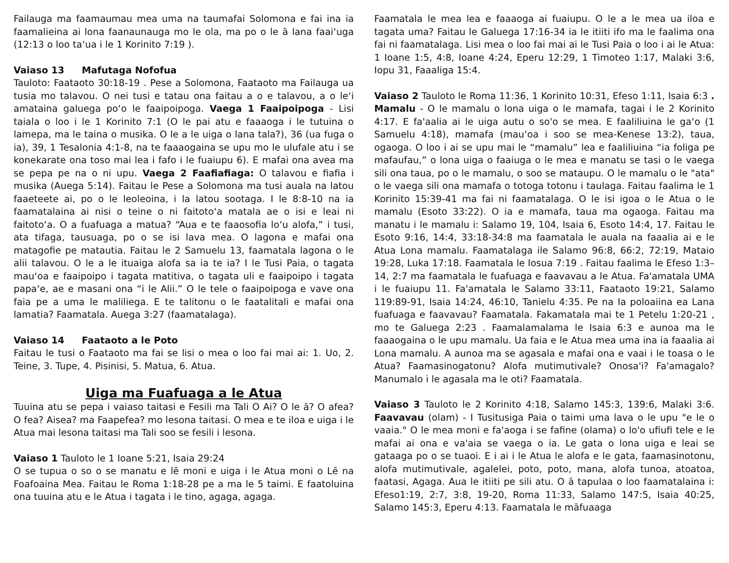Failauga ma faamaumau mea uma na taumafai Solomona e fai ina ia faamalieina ai lona faanaunauga mo le ola, ma po o le ā lana faaiʻuga (12:13 o loo taʻua i le 1 Korinito 7:19 ).
Vaiaso 13 Mafutaga Nofofua
Tauloto: Faataoto 30:18-19 . Pese a Solomona, Faataoto ma Failauga ua tusia mo talavou. O nei tusi e tatau ona faitau a o e talavou, a o leʻi amataina galuega poʻo le faaipoipoga. Vaega 1 Faaipoipoga - Lisi taiala o loo i le 1 Korinito 7:1 (O le pai atu e faaaoga i le tutuina o lamepa, ma le taina o musika. O le a le uiga o lana tala?), 36 (ua fuga o ia), 39, 1 Tesalonia 4:1-8, na te faaaogaina se upu mo le ulufale atu i se konekarate ona toso mai lea i fafo i le fuaiupu 6). E mafai ona avea ma se pepa pe na o ni upu. Vaega 2 Faafiafiaga: O talavou e fiafia i musika (Auega 5:14). Faitau le Pese a Solomona ma tusi auala na latou faaeteete ai, po o le leoleoina, i la latou sootaga. I le 8:8-10 na ia faamatalaina ai nisi o teine o ni faitotoʻa matala ae o isi e leai ni faitotoʻa. O a fuafuaga a matua? “Aua e te faaosofia loʻu alofa,” i tusi, ata tifaga, tausuaga, po o se isi lava mea. O lagona e mafai ona matagofie pe matautia. Faitau le 2 Samuelu 13, faamatala lagona o le alii talavou. O le a le ituaiga alofa sa ia te ia? I le Tusi Paia, o tagata mauʻoa e faaipoipo i tagata matitiva, o tagata uli e faaipoipo i tagata papaʻe, ae e masani ona “i le Alii.” O le tele o faaipoipoga e vave ona faia pe a uma le maliliega. E te talitonu o le faatalitali e mafai ona lamatia? Faamatala. Auega 3:27 (faamatalaga).
Vaiaso 14 Faataoto a le Poto
Faitau le tusi o Faataoto ma fai se lisi o mea o loo fai mai ai: 1. Uo, 2. Teine, 3. Tupe, 4. Pisinisi, 5. Matua, 6. Atua.
Uiga ma Fuafuaga a le Atua
Tuuina atu se pepa i vaiaso taitasi e Fesili ma Tali O Ai? O le ā? O afea? O fea? Aisea? ma Faapefea? mo lesona taitasi. O mea e te iloa e uiga i le Atua mai lesona taitasi ma Tali soo se fesili i lesona.
Vaiaso 1 Tauloto le 1 Ioane 5:21, Isaia 29:24
O se tupua o so o se manatu e lē moni e uiga i le Atua moni o Lē na Foafoaina Mea. Faitau le Roma 1:18-28 pe a ma le 5 taimi. E faatoluina ona tuuina atu e le Atua i tagata i le tino, agaga, agaga.
Faamatala le mea lea e faaaoga ai fuaiupu. O le a le mea ua iloa e tagata uma? Faitau le Galuega 17:16-34 ia le itiiti ifo ma le faalima ona fai ni faamatalaga. Lisi mea o loo fai mai ai le Tusi Paia o loo i ai le Atua: 1 Ioane 1:5, 4:8, Ioane 4:24, Eperu 12:29, 1 Timoteo 1:17, Malaki 3:6, Iopu 31, Faaaliga 15:4.
Vaiaso 2 Tauloto le Roma 11:36, 1 Korinito 10:31, Efeso 1:11, Isaia 6:3 . Mamalu - O le mamalu o lona uiga o le mamafa, tagai i le 2 Korinito 4:17. E fa'aalia ai le uiga autu o so'o se mea. E faaliliuina le gaʻo (1 Samuelu 4:18), mamafa (mauʻoa i soo se mea-Kenese 13:2), taua, ogaoga. O loo i ai se upu mai le “mamalu” lea e faaliliuina “ia foliga pe mafaufau,” o lona uiga o faaiuga o le mea e manatu se tasi o le vaega sili ona taua, po o le mamalu, o soo se mataupu. O le mamalu o le "ata" o le vaega sili ona mamafa o totoga totonu i taulaga. Faitau faalima le 1 Korinito 15:39-41 ma fai ni faamatalaga. O le isi igoa o le Atua o le mamalu (Esoto 33:22). O ia e mamafa, taua ma ogaoga. Faitau ma manatu i le mamalu i: Salamo 19, 104, Isaia 6, Esoto 14:4, 17. Faitau le Esoto 9:16, 14:4, 33:18-34:8 ma faamatala le auala na faaalia ai e le Atua Lona mamalu. Faamatalaga ile Salamo 96:8, 66:2, 72:19, Mataio 19:28, Luka 17:18. Faamatala le Iosua 7:19 . Faitau faalima le Efeso 1:3–14, 2:7 ma faamatala le fuafuaga e faavavau a le Atua. Fa'amatala UMA i le fuaiupu 11. Fa'amatala le Salamo 33:11, Faataoto 19:21, Salamo 119:89-91, Isaia 14:24, 46:10, Tanielu 4:35. Pe na Ia poloaiina ea Lana fuafuaga e faavavau? Faamatala. Fakamatala mai te 1 Petelu 1:20-21 , mo te Galuega 2:23 . Faamalamalama le Isaia 6:3 e aunoa ma le faaaogaina o le upu mamalu. Ua faia e le Atua mea uma ina ia faaalia ai Lona mamalu. A aunoa ma se agasala e mafai ona e vaai i le toasa o le Atua? Faamasinogatonu? Alofa mutimutivale? Onosa'i? Fa'amagalo? Manumalo i le agasala ma le oti? Faamatala.
Vaiaso 3 Tauloto le 2 Korinito 4:18, Salamo 145:3, 139:6, Malaki 3:6. Faavavau (olam) - I Tusitusiga Paia o taimi uma lava o le upu "e le o vaaia." O le mea moni e fa'aoga i se fafine (olama) o lo'o ufiufi tele e le mafai ai ona e va'aia se vaega o ia. Le gata o lona uiga e leai se gataaga po o se tuaoi. E i ai i le Atua le alofa e le gata, faamasinotonu, alofa mutimutivale, agalelei, poto, poto, mana, alofa tunoa, atoatoa, faatasi, Agaga. Aua le itiiti pe sili atu. O ā tapulaa o loo faamatalaina i: Efeso1:19, 2:7, 3:8, 19-20, Roma 11:33, Salamo 147:5, Isaia 40:25, Salamo 145:3, Eperu 4:13. Faamatala le māfuaaga